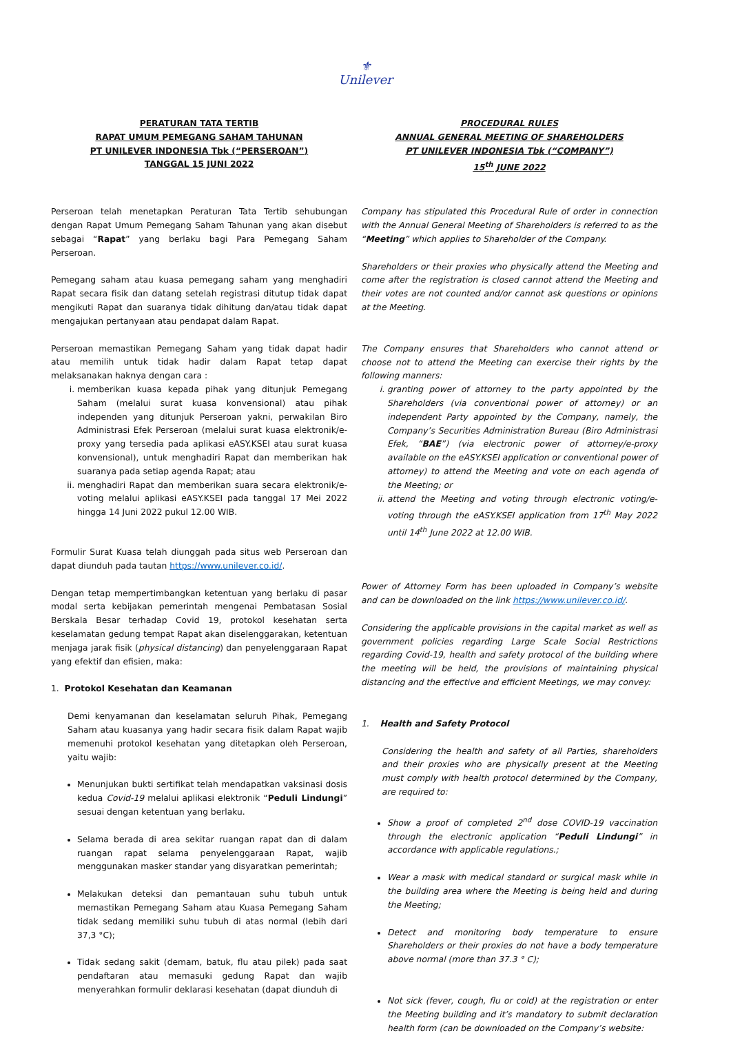⚜
Unilever
PERATURAN TATA TERTIB
RAPAT UMUM PEMEGANG SAHAM TAHUNAN
PT UNILEVER INDONESIA Tbk (“PERSEROAN”)
TANGGAL 15 JUNI 2022
PROCEDURAL RULES
ANNUAL GENERAL MEETING OF SHAREHOLDERS
PT UNILEVER INDONESIA Tbk (“COMPANY”)
15<sup>th</sup> JUNE 2022
Perseroan telah menetapkan Peraturan Tata Tertib sehubungan dengan Rapat Umum Pemegang Saham Tahunan yang akan disebut sebagai “Rapat” yang berlaku bagi Para Pemegang Saham Perseroan.
Pemegang saham atau kuasa pemegang saham yang menghadiri Rapat secara fisik dan datang setelah registrasi ditutup tidak dapat mengikuti Rapat dan suaranya tidak dihitung dan/atau tidak dapat mengajukan pertanyaan atau pendapat dalam Rapat.
Perseroan memastikan Pemegang Saham yang tidak dapat hadir atau memilih untuk tidak hadir dalam Rapat tetap dapat melaksanakan haknya dengan cara :
i. memberikan kuasa kepada pihak yang ditunjuk Pemegang Saham (melalui surat kuasa konvensional) atau pihak independen yang ditunjuk Perseroan yakni, perwakilan Biro Administrasi Efek Perseroan (melalui surat kuasa elektronik/e-proxy yang tersedia pada aplikasi eASY.KSEI atau surat kuasa konvensional), untuk menghadiri Rapat dan memberikan hak suaranya pada setiap agenda Rapat; atau
ii. menghadiri Rapat dan memberikan suara secara elektronik/e-voting melalui aplikasi eASY.KSEI pada tanggal 17 Mei 2022 hingga 14 Juni 2022 pukul 12.00 WIB.
Formulir Surat Kuasa telah diunggah pada situs web Perseroan dan dapat diunduh pada tautan https://www.unilever.co.id/.
Dengan tetap mempertimbangkan ketentuan yang berlaku di pasar modal serta kebijakan pemerintah mengenai Pembatasan Sosial Berskala Besar terhadap Covid 19, protokol kesehatan serta keselamatan gedung tempat Rapat akan diselenggarakan, ketentuan menjaga jarak fisik (physical distancing) dan penyelenggaraan Rapat yang efektif dan efisien, maka:
1. Protokol Kesehatan dan Keamanan
Demi kenyamanan dan keselamatan seluruh Pihak, Pemegang Saham atau kuasanya yang hadir secara fisik dalam Rapat wajib memenuhi protokol kesehatan yang ditetapkan oleh Perseroan, yaitu wajib:
Menunjukan bukti sertifikat telah mendapatkan vaksinasi dosis kedua Covid-19 melalui aplikasi elektronik “Peduli Lindungi” sesuai dengan ketentuan yang berlaku.
Selama berada di area sekitar ruangan rapat dan di dalam ruangan rapat selama penyelenggaraan Rapat, wajib menggunakan masker standar yang disyaratkan pemerintah;
Melakukan deteksi dan pemantauan suhu tubuh untuk memastikan Pemegang Saham atau Kuasa Pemegang Saham tidak sedang memiliki suhu tubuh di atas normal (lebih dari 37,3 °C);
Tidak sedang sakit (demam, batuk, flu atau pilek) pada saat pendaftaran atau memasuki gedung Rapat dan wajib menyerahkan formulir deklarasi kesehatan (dapat diunduh di
Company has stipulated this Procedural Rule of order in connection with the Annual General Meeting of Shareholders is referred to as the “Meeting” which applies to Shareholder of the Company.
Shareholders or their proxies who physically attend the Meeting and come after the registration is closed cannot attend the Meeting and their votes are not counted and/or cannot ask questions or opinions at the Meeting.
The Company ensures that Shareholders who cannot attend or choose not to attend the Meeting can exercise their rights by the following manners:
i. granting power of attorney to the party appointed by the Shareholders (via conventional power of attorney) or an independent Party appointed by the Company, namely, the Company’s Securities Administration Bureau (Biro Administrasi Efek, “BAE”) (via electronic power of attorney/e-proxy available on the eASY.KSEI application or conventional power of attorney) to attend the Meeting and vote on each agenda of the Meeting; or
ii. attend the Meeting and voting through electronic voting/e-voting through the eASY.KSEI application from 17<sup>th</sup> May 2022 until 14<sup>th</sup> June 2022 at 12.00 WIB.
Power of Attorney Form has been uploaded in Company’s website and can be downloaded on the link https://www.unilever.co.id/.
Considering the applicable provisions in the capital market as well as government policies regarding Large Scale Social Restrictions regarding Covid-19, health and safety protocol of the building where the meeting will be held, the provisions of maintaining physical distancing and the effective and efficient Meetings, we may convey:
1. Health and Safety Protocol
Considering the health and safety of all Parties, shareholders and their proxies who are physically present at the Meeting must comply with health protocol determined by the Company, are required to:
Show a proof of completed 2<sup>nd</sup> dose COVID-19 vaccination through the electronic application “Peduli Lindungi” in accordance with applicable regulations.;
Wear a mask with medical standard or surgical mask while in the building area where the Meeting is being held and during the Meeting;
Detect and monitoring body temperature to ensure Shareholders or their proxies do not have a body temperature above normal (more than 37.3 ° C);
Not sick (fever, cough, flu or cold) at the registration or enter the Meeting building and it’s mandatory to submit declaration health form (can be downloaded on the Company’s website: